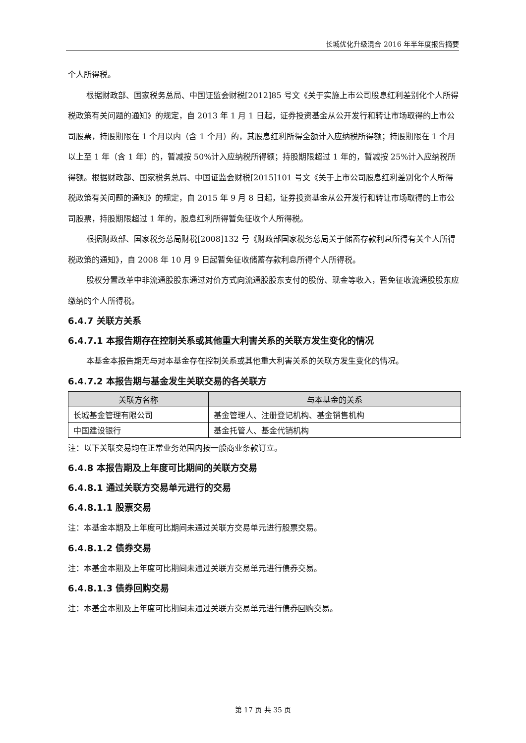长城优化升级混合 2016 年半年度报告摘要
个人所得税。
根据财政部、国家税务总局、中国证监会财税[2012]85 号文《关于实施上市公司股息红利差别化个人所得税政策有关问题的通知》的规定，自 2013 年 1 月 1 日起，证券投资基金从公开发行和转让市场取得的上市公司股票，持股期限在 1 个月以内（含 1 个月）的，其股息红利所得全额计入应纳税所得额；持股期限在 1 个月以上至 1 年（含 1 年）的，暂减按 50%计入应纳税所得额；持股期限超过 1 年的，暂减按 25%计入应纳税所得额。根据财政部、国家税务总局、中国证监会财税[2015]101 号文《关于上市公司股息红利差别化个人所得税政策有关问题的通知》的规定，自 2015 年 9 月 8 日起，证券投资基金从公开发行和转让市场取得的上市公司股票，持股期限超过 1 年的，股息红利所得暂免征收个人所得税。
根据财政部、国家税务总局财税[2008]132 号《财政部国家税务总局关于储蓄存款利息所得有关个人所得税政策的通知》，自 2008 年 10 月 9 日起暂免征收储蓄存款利息所得个人所得税。
股权分置改革中非流通股股东通过对价方式向流通股股东支付的股份、现金等收入，暂免征收流通股股东应缴纳的个人所得税。
6.4.7 关联方关系
6.4.7.1 本报告期存在控制关系或其他重大利害关系的关联方发生变化的情况
本基金本报告期无与对本基金存在控制关系或其他重大利害关系的关联方发生变化的情况。
6.4.7.2 本报告期与基金发生关联交易的各关联方
| 关联方名称 | 与本基金的关系 |
| --- | --- |
| 长城基金管理有限公司 | 基金管理人、注册登记机构、基金销售机构 |
| 中国建设银行 | 基金托管人、基金代销机构 |
注：以下关联交易均在正常业务范围内按一般商业条款订立。
6.4.8 本报告期及上年度可比期间的关联方交易
6.4.8.1 通过关联方交易单元进行的交易
6.4.8.1.1 股票交易
注：本基金本期及上年度可比期间未通过关联方交易单元进行股票交易。
6.4.8.1.2 债券交易
注：本基金本期及上年度可比期间未通过关联方交易单元进行债券交易。
6.4.8.1.3 债券回购交易
注：本基金本期及上年度可比期间未通过关联方交易单元进行债券回购交易。
第 17 页 共 35 页